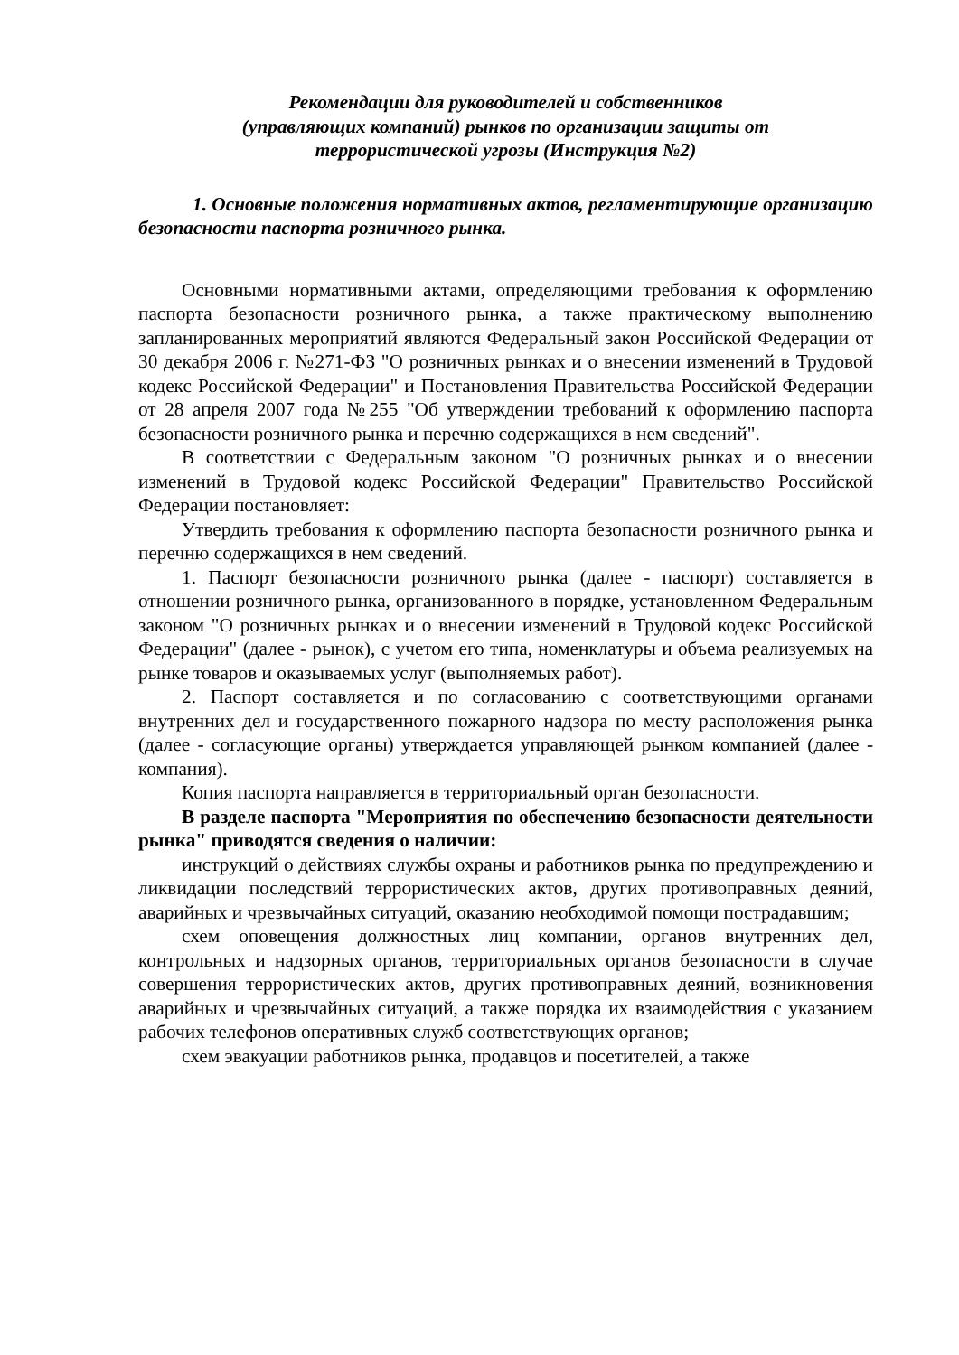Рекомендации для руководителей и собственников
(управляющих компаний) рынков по организации защиты от
террористической угрозы (Инструкция №2)
1. Основные положения нормативных актов, регламентирующие организацию безопасности паспорта розничного рынка.
Основными нормативными актами, определяющими требования к оформлению паспорта безопасности розничного рынка, а также практическому выполнению запланированных мероприятий являются Федеральный закон Российской Федерации от 30 декабря 2006 г. №271-ФЗ "О розничных рынках и о внесении изменений в Трудовой кодекс Российской Федерации" и Постановления Правительства Российской Федерации от 28 апреля 2007 года №255 "Об утверждении требований к оформлению паспорта безопасности розничного рынка и перечню содержащихся в нем сведений".
В соответствии с Федеральным законом "О розничных рынках и о внесении изменений в Трудовой кодекс Российской Федерации" Правительство Российской Федерации постановляет:
Утвердить требования к оформлению паспорта безопасности розничного рынка и перечню содержащихся в нем сведений.
1. Паспорт безопасности розничного рынка (далее - паспорт) составляется в отношении розничного рынка, организованного в порядке, установленном Федеральным законом "О розничных рынках и о внесении изменений в Трудовой кодекс Российской Федерации" (далее - рынок), с учетом его типа, номенклатуры и объема реализуемых на рынке товаров и оказываемых услуг (выполняемых работ).
2. Паспорт составляется и по согласованию с соответствующими органами внутренних дел и государственного пожарного надзора по месту расположения рынка (далее - согласующие органы) утверждается управляющей рынком компанией (далее - компания).
Копия паспорта направляется в территориальный орган безопасности.
В разделе паспорта "Мероприятия по обеспечению безопасности деятельности рынка" приводятся сведения о наличии:
инструкций о действиях службы охраны и работников рынка по предупреждению и ликвидации последствий террористических актов, других противоправных деяний, аварийных и чрезвычайных ситуаций, оказанию необходимой помощи пострадавшим;
схем оповещения должностных лиц компании, органов внутренних дел, контрольных и надзорных органов, территориальных органов безопасности в случае совершения террористических актов, других противоправных деяний, возникновения аварийных и чрезвычайных ситуаций, а также порядка их взаимодействия с указанием рабочих телефонов оперативных служб соответствующих органов;
схем эвакуации работников рынка, продавцов и посетителей, а также